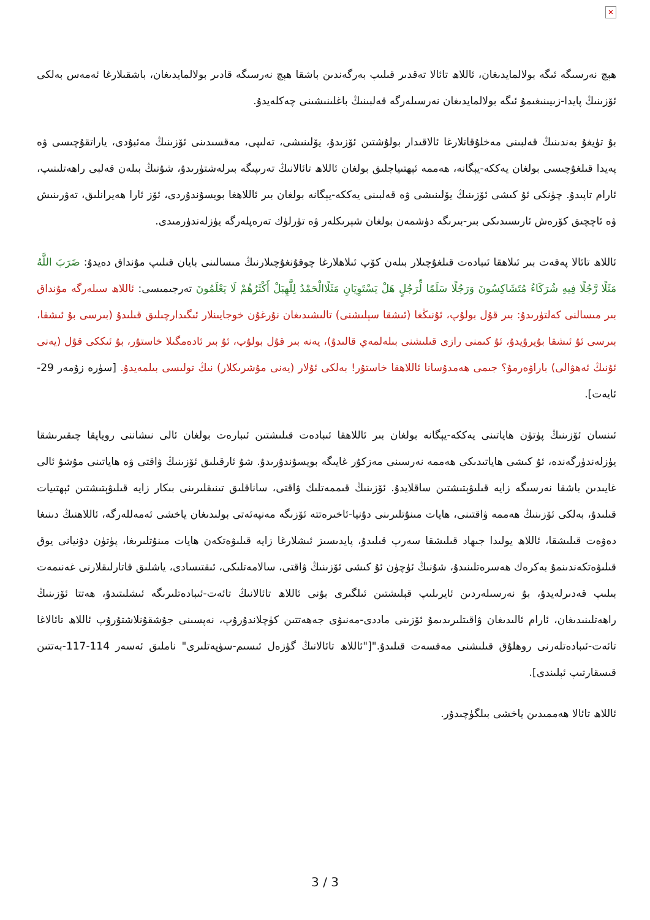✕
ھېچ نەرسىگە ئىگە بولالمايدىغان، ئاللاھ تائالا تەقدىر قىلىپ بەرگەندىن باشقا ھېچ نەرسىگە قادىر بولالمايدىغان، باشقىلارغا ئەمەس بەلكى ئۆزىنىڭ پايدا-زىيىنىغىمۇ ئىگە بولالمايدىغان نەرسىلەرگە قەلبىنىڭ باغلىنىشىنى چەكلەيدۇ.
بۇ تۈيغۇ بەندىنىڭ قەلبىنى مەخلۇقاتلارغا ئالاقىدار بولۇشتىن ئۆزىدۇ، يۆلىنىشى، تەلىپى، مەقسىدىنى ئۆزىنىڭ مەئبۇدى، ياراتقۇچىسى ۋە پەيدا قىلغۇچىسى بولغان يەككە-يېگانە، ھەممە ئېھتىياجلىق بولغان ئاللاھ تائالانىڭ تەرىپىگە بىرلەشتۈرىدۇ، شۇنىڭ بىلەن قەلبى راھەتلىنىپ، ئارام تاپىدۇ. چۈنكى ئۇ كىشى ئۆزىنىڭ يۆلىنىشى ۋە قەلبىنى يەككە-يېگانە بولغان بىر ئاللاھغا بويسۇندۇردى، ئۆز ئارا ھەيرانلىق، تەۋرىنىش ۋە ئاچچىق كۆرەش ئارىسىدىكى بىر-بىرىگە دۈشمەن بولغان شېرىكلەر ۋە تۈرلۈك تەرەپلەرگە يۈزلەندۈرمىدى.
ئاللاھ تائالا پەقەت بىر ئىلاھقا ئىبادەت قىلغۇچىلار بىلەن كۆپ ئىلاھلارغا چوقۇنغۇچىلارنىڭ مىسالىنى بايان قىلىپ مۇنداق دەيدۇ: ضَرَبَ اللَّهُ مَثَلًا رَّجُلًا فِيهِ شُرَكَاءُ مُتَشَاكِسُونَ وَرَجُلًا سَلَمًا لِّرَجُلٍ هَلْ يَسْتَوِيَانِ مَثَلًاالْحَمْدُ لِلَّهِبَلْ أَكْثَرُهُمْ لَا يَعْلَمُونَ تەرجىمىسى: ئاللاھ سىلەرگە مۇنداق بىر مىسالنى كەلتۈرىدۇ: بىر قۇل بولۇپ، ئۇنىڭغا (ئىشقا سېلىشنى) تالىشىدىغان نۇرغۇن خوجايىنلار ئىگىدارچىلىق قىلىدۇ (بىرسى بۇ ئىشقا، بىرسى ئۇ ئىشقا بۇيرۇيدۇ، ئۇ كىمنى رازى قىلىشنى بىلەلمەي قالىدۇ)، يەنە بىر قۇل بولۇپ، ئۇ بىر ئادەمگىلا خاستۇر، بۇ ئىككى قۇل (يەنى ئۇنىڭ ئەھۋالى) باراۋەرمۇ؟ جىمى ھەمدۇسانا ئاللاھقا خاستۇر! بەلكى ئۇلار (يەنى مۇشرىكلار) نىڭ تولىسى بىلمەيدۇ. [سۈرە زۇمەر 29-ئايەت].
ئىنسان ئۆزىنىڭ پۈتۈن ھاياتىنى يەككە-يېگانە بولغان بىر ئاللاھقا ئىبادەت قىلىشتىن ئىبارەت بولغان ئالى نىشاننى روياپقا چىقىرىشقا يۈزلەندۈرگەندە، ئۇ كىشى ھاياتىدىكى ھەممە نەرسىنى مەزكۇر غايىگە بويسۇندۇرىدۇ. شۇ ئارقىلىق ئۆزىنىڭ ۋاقتى ۋە ھاياتىنى مۇشۇ ئالى غايىدىن باشقا نەرسىگە زايە قىلىۋېتىشتىن ساقلايدۇ. ئۆزىنىڭ قىممەتلىك ۋاقتى، ساناقلىق تىنىقلىرىنى بىكار زايە قىلىۋېتىشتىن ئېھتىيات قىلىدۇ، بەلكى ئۆزىنىڭ ھەممە ۋاقتىنى، ھايات مىنۇتلىرىنى دۇنيا-ئاخىرەتتە ئۆزىگە مەنپەئەتى بولىدىغان ياخشى ئەمەللەرگە، ئاللاھنىڭ دىنىغا دەۋەت قىلىشقا، ئاللاھ يولىدا جىھاد قىلىشقا سەرپ قىلىدۇ، پايدىسىز ئىشلارغا زايە قىلىۋەتكەن ھايات مىنۇتلىرىغا، پۈتۈن دۇنيانى يوق قىلىۋەتكەندىنمۇ بەكرەك ھەسرەتلىنىدۇ، شۇنىڭ ئۈچۈن ئۇ كىشى ئۆزىنىڭ ۋاقتى، سالامەتلىكى، ئىقتىسادى، ياشلىق قاتارلىقلارنى غەنىمەت بىلىپ قەدىرلەيدۇ، بۇ نەرسىلەردىن ئايرىلىپ قېلىشتىن ئىلگىرى بۇنى ئاللاھ تائالانىڭ تائەت-ئىبادەتلىرىگە ئىشلىتىدۇ، ھەتتا ئۆزىنىڭ راھەتلىنىدىغان، ئارام ئالىدىغان ۋاقىتلىرىدىمۇ ئۆزىنى ماددى-مەنىۋى جەھەتتىن كۈچلاندۇرۇپ، نەپسىنى جۇشقۇنلاشتۇرۇپ ئاللاھ تائالاغا تائەت-ئىبادەتلەرنى روھلۇق قىلىشنى مەقسەت قىلىدۇ."["ئاللاھ تائالانىڭ گۈزەل ئىسىم-سۈپەتلىرى" ناملىق ئەسەر 114-117-بەتتىن قىسقارتىپ ئېلىندى].
ئاللاھ تائالا ھەممىدىن ياخشى بىلگۈچىدۇر.
3 / 3